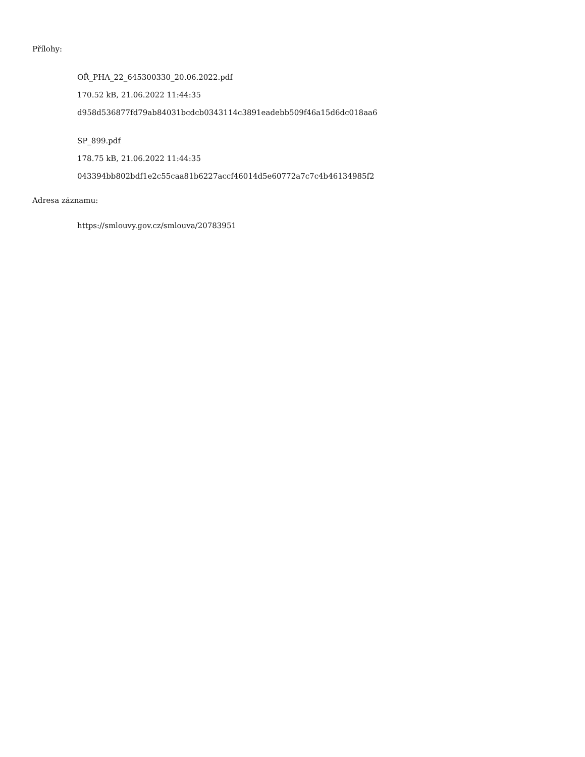Přílohy:
OŘ_PHA_22_645300330_20.06.2022.pdf
170.52 kB, 21.06.2022 11:44:35
d958d536877fd79ab84031bcdcb0343114c3891eadebb509f46a15d6dc018aa6
SP_899.pdf
178.75 kB, 21.06.2022 11:44:35
043394bb802bdf1e2c55caa81b6227accf46014d5e60772a7c7c4b46134985f2
Adresa záznamu:
https://smlouvy.gov.cz/smlouva/20783951